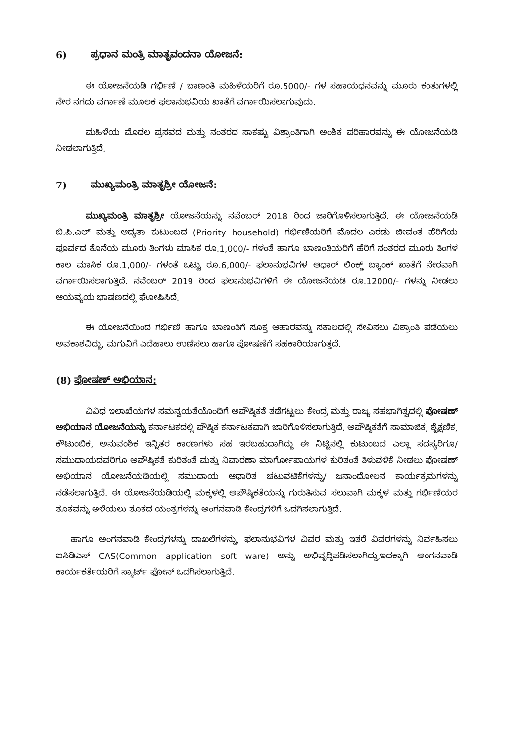6) ಪ್ರಧಾನ ಮಂತ್ರಿ ಮಾತೃವಂದನಾ ಯೋಜನೆ:
ಈ ಯೋಜನೆಯಡಿ ಗರ್ಭಿಣಿ / ಬಾಣಂತಿ ಮಹಿಳೆಯರಿಗೆ ರೂ.5000/- ಗಳ ಸಹಾಯಧನವನ್ನು ಮೂರು ಕಂತುಗಳಲ್ಲಿ ನೇರ ನಗದು ವರ್ಗಾಣೆ ಮೂಲಕ ಫಲಾನುಭವಿಯ ಖಾತೆಗೆ ವರ್ಗಾಯಿಸಲಾಗುವುದು.
ಮಹಿಳೆಯ ಮೊದಲ ಪ್ರಸವದ ಮತ್ತು ನಂತರದ ಸಾಕಷ್ಟು ವಿಶ್ರಾಂತಿಗಾಗಿ ಅಂಶಿಕ ಪರಿಹಾರವನ್ನು ಈ ಯೋಜನೆಯಡಿ ನೀಡಲಾಗುತ್ತಿದೆ.
7) ಮುಖ್ಯಮಂತ್ರಿ ಮಾತೃಶ್ರೀ ಯೋಜನೆ:
ಮುಖ್ಯಮಂತ್ರಿ ಮಾತೃಶ್ರೀ ಯೋಜನೆಯನ್ನು ನವೆಂಬರ್ 2018 ರಿಂದ ಜಾರಿಗೊಳಿಸಲಾಗುತ್ತಿದೆ. ಈ ಯೋಜನೆಯಡಿ ಬಿ.ಪಿ.ಎಲ್ ಮತ್ತು ಆದ್ಯತಾ ಕುಟುಂಬದ (Priority household) ಗರ್ಭಿಣಿಯರಿಗೆ ಮೊದಲ ಎರಡು ಜೀವಂತ ಹೆರಿಗೆಯ ಪೂರ್ವದ ಕೊನೆಯ ಮೂರು ತಿಂಗಳು ಮಾಸಿಕ ರೂ.1,000/- ಗಳಂತೆ ಹಾಗೂ ಬಾಣಂತಿಯರಿಗೆ ಹೆರಿಗೆ ನಂತರದ ಮೂರು ತಿಂಗಳ ಕಾಲ ಮಾಸಿಕ ರೂ.1,000/- ಗಳಂತೆ ಒಟ್ಟು ರೂ.6,000/- ಫಲಾನುಭವಿಗಳ ಆಧಾರ್ ಲಿಂಕ್ಡ್ ಬ್ಯಾಂಕ್ ಖಾತೆಗೆ ನೇರವಾಗಿ ವರ್ಗಾಯಿಸಲಾಗುತ್ತಿದೆ. ನವೆಂಬರ್ 2019 ರಿಂದ ಫಲಾನುಭವಿಗಳಿಗೆ ಈ ಯೋಜನೆಯಡಿ ರೂ.12000/- ಗಳನ್ನು ನೀಡಲು ಆಯವ್ಯಯ ಭಾಷಣದಲ್ಲಿ ಘೋಷಿಸಿದೆ.
ಈ ಯೋಜನೆಯಿಂದ ಗರ್ಭಿಣಿ ಹಾಗೂ ಬಾಣಂತಿಗೆ ಸೂಕ್ತ ಆಹಾರವನ್ನು ಸಕಾಲದಲ್ಲಿ ಸೇವಿಸಲು ವಿಶ್ರಾಂತಿ ಪಡೆಯಲು ಅವಕಾಶವಿದ್ದು, ಮಗುವಿಗೆ ಎದೆಹಾಲು ಉಣಿಸಲು ಹಾಗೂ ಪೋಷಣೆಗೆ ಸಹಕಾರಿಯಾಗುತ್ತದೆ.
(8) ಪೋಷಣ್ ಅಭಿಯಾನ:
ವಿವಿಧ ಇಲಾಖೆಯಗಳ ಸಮನ್ವಯತೆಯೊಂದಿಗೆ ಅಪೌಷ್ಠಿಕತೆ ತಡೆಗಟ್ಟಲು ಕೇಂದ್ರ ಮತ್ತು ರಾಜ್ಯ ಸಹಭಾಗಿತ್ವದಲ್ಲಿ ಪೋಷಣ್ ಅಭಿಯಾನ ಯೋಜನೆಯನ್ನು ಕರ್ನಾಟಕದಲ್ಲಿ ಪೌಷ್ಠಿಕ ಕರ್ನಾಟಕವಾಗಿ ಜಾರಿಗೊಳಿಸಲಾಗುತ್ತಿದೆ. ಅಪೌಷ್ಠಿಕತೆಗೆ ಸಾಮಾಜಿಕ, ಶೈಕ್ಷಣಿಕ, ಕೌಟುಂಬಿಕ, ಅನುವಂಶಿಕ ಇನ್ನಿತರ ಕಾರಣಗಳು ಸಹ ಇರಬಹುದಾಗಿದ್ದು ಈ ನಿಟ್ಟಿನಲ್ಲಿ ಕುಟುಂಬದ ಎಲ್ಲಾ ಸದಸ್ಯರಿಗೂ/ ಸಮುದಾಯದವರಿಗೂ ಅಪೌಷ್ಠಿಕತೆ ಕುರಿತಂತೆ ಮತ್ತು ನಿವಾರಣಾ ಮಾರ್ಗೋಪಾಯಗಳ ಕುರಿತಂತೆ ತಿಳುವಳಿಕೆ ನೀಡಲು ಪೋಷಣ್ ಅಭಿಯಾನ ಯೋಜನೆಯಡಿಯಲ್ಲಿ ಸಮುದಾಯ ಆಧಾರಿತ ಚಟುವಟಿಕೆಗಳನ್ನು/ ಜನಾಂದೋಲನ ಕಾರ್ಯಕ್ರಮಗಳನ್ನು ನಡೆಸಲಾಗುತ್ತಿದೆ. ಈ ಯೋಜನೆಯಡಿಯಲ್ಲಿ ಮಕ್ಕಳಲ್ಲಿ ಅಪೌಷ್ಠಿಕತೆಯನ್ನು ಗುರುತಿಸುವ ಸಲುವಾಗಿ ಮಕ್ಕಳ ಮತ್ತು ಗರ್ಭಿಣಿಯರ ತೂಕವನ್ನು ಅಳೆಯಲು ತೂಕದ ಯಂತ್ರಗಳನ್ನು ಅಂಗನವಾಡಿ ಕೇಂದ್ರಗಳಿಗೆ ಒದಗಿಸಲಾಗುತ್ತಿದೆ.
ಹಾಗೂ ಅಂಗನವಾಡಿ ಕೇಂದ್ರಗಳನ್ನು ದಾಖಲೆಗಳನ್ನು, ಫಲಾನುಭವಿಗಳ ವಿವರ ಮತ್ತು ಇತರೆ ವಿವರಗಳನ್ನು ನಿರ್ವಹಿಸಲು ಐಸಿಡಿಎಸ್ CAS(Common application soft ware) ಅನ್ನು ಅಭಿವೃದ್ದಿಪಡಿಸಲಾಗಿದ್ದು,ಇದಕ್ಕಾಗಿ ಅಂಗನವಾಡಿ ಕಾರ್ಯಕರ್ತೆಯರಿಗೆ ಸ್ಮಾರ್ಟ್ ಫೋನ್ ಒದಗಿಸಲಾಗುತ್ತಿದೆ.